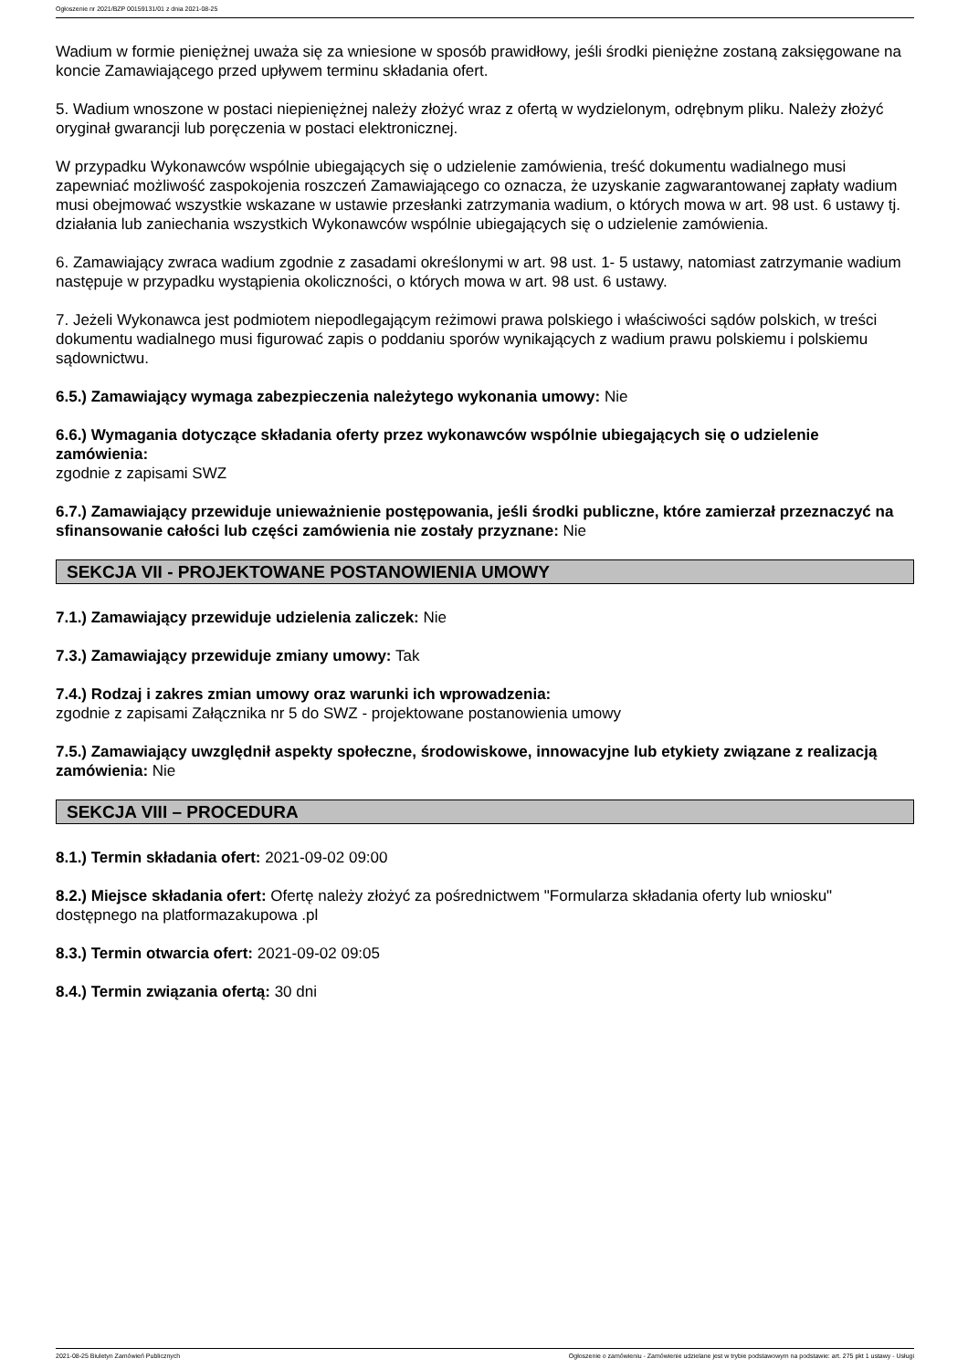Ogłoszenie nr 2021/BZP 00159131/01 z dnia 2021-08-25
Wadium w formie pieniężnej uważa się za wniesione w sposób prawidłowy, jeśli środki pieniężne zostaną zaksięgowane na koncie Zamawiającego przed upływem terminu składania ofert.
5. Wadium wnoszone w postaci niepieniężnej należy złożyć wraz z ofertą w wydzielonym, odrębnym pliku. Należy złożyć oryginał gwarancji lub poręczenia w postaci elektronicznej.
W przypadku Wykonawców wspólnie ubiegających się o udzielenie zamówienia, treść dokumentu wadialnego musi zapewniać możliwość zaspokojenia roszczeń Zamawiającego co oznacza, że uzyskanie zagwarantowanej zapłaty wadium musi obejmować wszystkie wskazane w ustawie przesłanki zatrzymania wadium, o których mowa w art. 98 ust. 6 ustawy tj. działania lub zaniechania wszystkich Wykonawców wspólnie ubiegających się o udzielenie zamówienia.
6. Zamawiający zwraca wadium zgodnie z zasadami określonymi w art. 98 ust. 1- 5 ustawy, natomiast zatrzymanie wadium następuje w przypadku wystąpienia okoliczności, o których mowa w art. 98 ust. 6 ustawy.
7. Jeżeli Wykonawca jest podmiotem niepodlegającym reżimowi prawa polskiego i właściwości sądów polskich, w treści dokumentu wadialnego musi figurować zapis o poddaniu sporów wynikających z wadium prawu polskiemu i polskiemu sądownictwu.
6.5.) Zamawiający wymaga zabezpieczenia należytego wykonania umowy: Nie
6.6.) Wymagania dotyczące składania oferty przez wykonawców wspólnie ubiegających się o udzielenie zamówienia:
zgodnie z zapisami SWZ
6.7.) Zamawiający przewiduje unieważnienie postępowania, jeśli środki publiczne, które zamierzał przeznaczyć na sfinansowanie całości lub części zamówienia nie zostały przyznane: Nie
SEKCJA VII - PROJEKTOWANE POSTANOWIENIA UMOWY
7.1.) Zamawiający przewiduje udzielenia zaliczek: Nie
7.3.) Zamawiający przewiduje zmiany umowy: Tak
7.4.) Rodzaj i zakres zmian umowy oraz warunki ich wprowadzenia:
zgodnie z zapisami Załącznika nr 5 do SWZ - projektowane postanowienia umowy
7.5.) Zamawiający uwzględnił aspekty społeczne, środowiskowe, innowacyjne lub etykiety związane z realizacją zamówienia: Nie
SEKCJA VIII – PROCEDURA
8.1.) Termin składania ofert: 2021-09-02 09:00
8.2.) Miejsce składania ofert: Ofertę należy złożyć za pośrednictwem "Formularza składania oferty lub wniosku" dostępnego na platformazakupowa .pl
8.3.) Termin otwarcia ofert: 2021-09-02 09:05
8.4.) Termin związania ofertą: 30 dni
2021-08-25 Biuletyn Zamówień Publicznych Ogłoszenie o zamówieniu - Zamówienie udzielane jest w trybie podstawowym na podstawie: art. 275 pkt 1 ustawy - Usługi